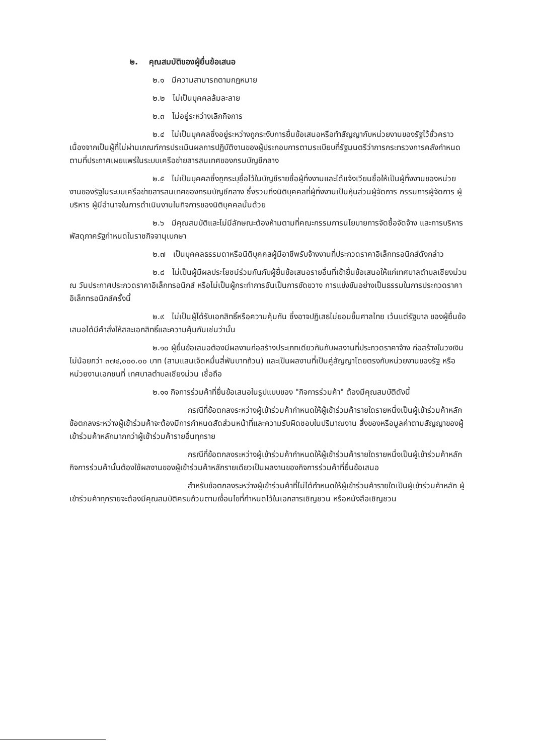๒. คุณสมบัติของผู้ยื่นข้อเสนอ
๒.๑ มีความสามารถตามกฎหมาย
๒.๒ ไม่เป็นบุคคลล้มละลาย
๒.๓ ไม่อยู่ระหว่างเลิกกิจการ
๒.๔ ไม่เป็นบุคคลซึ่งอยู่ระหว่างถูกระงับการยื่นข้อเสนอหรือทำสัญญากับหน่วยงานของรัฐไว้ชั่วคราว เนื่องจากเป็นผู้ที่ไม่ผ่านเกณฑ์การประเมินผลการปฏิบัติงานของผู้ประกอบการตามระเบียบที่รัฐมนตรีว่าการกระทรวงการคลังกำหนดตามที่ประกาศเผยแพร่ในระบบเครือข่ายสารสนเทศของกรมบัญชีกลาง
๒.๕ ไม่เป็นบุคคลซึ่งถูกระบุชื่อไว้ในบัญชีรายชื่อผู้ทิ้งงานและได้แจ้งเวียนชื่อให้เป็นผู้ทิ้งงานของหน่วยงานของรัฐในระบบเครือข่ายสารสนเทศของกรมบัญชีกลาง ซึ่งรวมถึงนิติบุคคลที่ผู้ทิ้งงานเป็นหุ้นส่วนผู้จัดการ กรรมการผู้จัดการ ผู้บริหาร ผู้มีอำนาจในการดำเนินงานในกิจการของนิติบุคคลนั้นด้วย
๒.๖ มีคุณสมบัติและไม่มีลักษณะต้องห้ามตามที่คณะกรรมการนโยบายการจัดซื้อจัดจ้าง และการบริหารพัสดุภาครัฐกำหนดในราชกิจจานุเบกษา
๒.๗ เป็นบุคคลธรรมดาหรือนิติบุคคลผู้มีอาชีพรับจ้างงานที่ประกวดราคาอิเล็กทรอนิกส์ดังกล่าว
๒.๘ ไม่เป็นผู้มีผลประโยชน์ร่วมกันกับผู้ยื่นข้อเสนอรายอื่นที่เข้ายื่นข้อเสนอให้แก่เทศบาลตำบลเชียงม่วน ณ วันประกาศประกวดราคาอิเล็กทรอนิกส์ หรือไม่เป็นผู้กระทำการอันเป็นการขัดขวาง การแข่งขันอย่างเป็นธรรมในการประกวดราคาอิเล็กทรอนิกส์ครั้งนี้
๒.๙ ไม่เป็นผู้ได้รับเอกสิทธิ์หรือความคุ้มกัน ซึ่งอาจปฏิเสธไม่ยอมขึ้นศาลไทย เว้นแต่รัฐบาล ของผู้ยื่นข้อเสนอได้มีคำสั่งให้สละเอกสิทธิ์และความคุ้มกันเช่นว่านั้น
๒.๑๐ ผู้ยื่นข้อเสนอต้องมีผลงานก่อสร้างประเภทเดียวกันกับผลงานที่ประกวดราคาจ้าง ก่อสร้างในวงเงินไม่น้อยกว่า ๓๗๔,๐๐๐.๐๐ บาท (สามแสนเจ็ดหมื่นสี่พันบาทถ้วน) และเป็นผลงานที่เป็นคู่สัญญาโดยตรงกับหน่วยงานของรัฐ หรือหน่วยงานเอกชนที่ เทศบาลตำบลเชียงม่วน เชื่อถือ
๒.๑๑ กิจการร่วมค้าที่ยื่นข้อเสนอในรูปแบบของ "กิจการร่วมค้า" ต้องมีคุณสมบัติดังนี้
กรณีที่ข้อตกลงระหว่างผู้เข้าร่วมค้ากำหนดให้ผู้เข้าร่วมค้ารายใดรายหนึ่งเป็นผู้เข้าร่วมค้าหลัก ข้อตกลงระหว่างผู้เข้าร่วมค้าจะต้องมีการกำหนดสัดส่วนหน้าที่และความรับผิดชอบในปริมาณงาน สิ่งของหรือมูลค่าตามสัญญาของผู้เข้าร่วมค้าหลักมากกว่าผู้เข้าร่วมค้ารายอื่นทุกราย
กรณีที่ข้อตกลงระหว่างผู้เข้าร่วมค้ากำหนดให้ผู้เข้าร่วมค้ารายใดรายหนึ่งเป็นผู้เข้าร่วมค้าหลัก กิจการร่วมค้านั้นต้องใช้ผลงานของผู้เข้าร่วมค้าหลักรายเดียวเป็นผลงานของกิจการร่วมค้าที่ยื่นข้อเสนอ
สำหรับข้อตกลงระหว่างผู้เข้าร่วมค้าที่ไม่ได้กำหนดให้ผู้เข้าร่วมค้ารายใดเป็นผู้เข้าร่วมค้าหลัก ผู้เข้าร่วมค้าทุกรายจะต้องมีคุณสมบัติครบถ้วนตามเงื่อนไขที่กำหนดไว้ในเอกสารเชิญชวน หรือหนังสือเชิญชวน